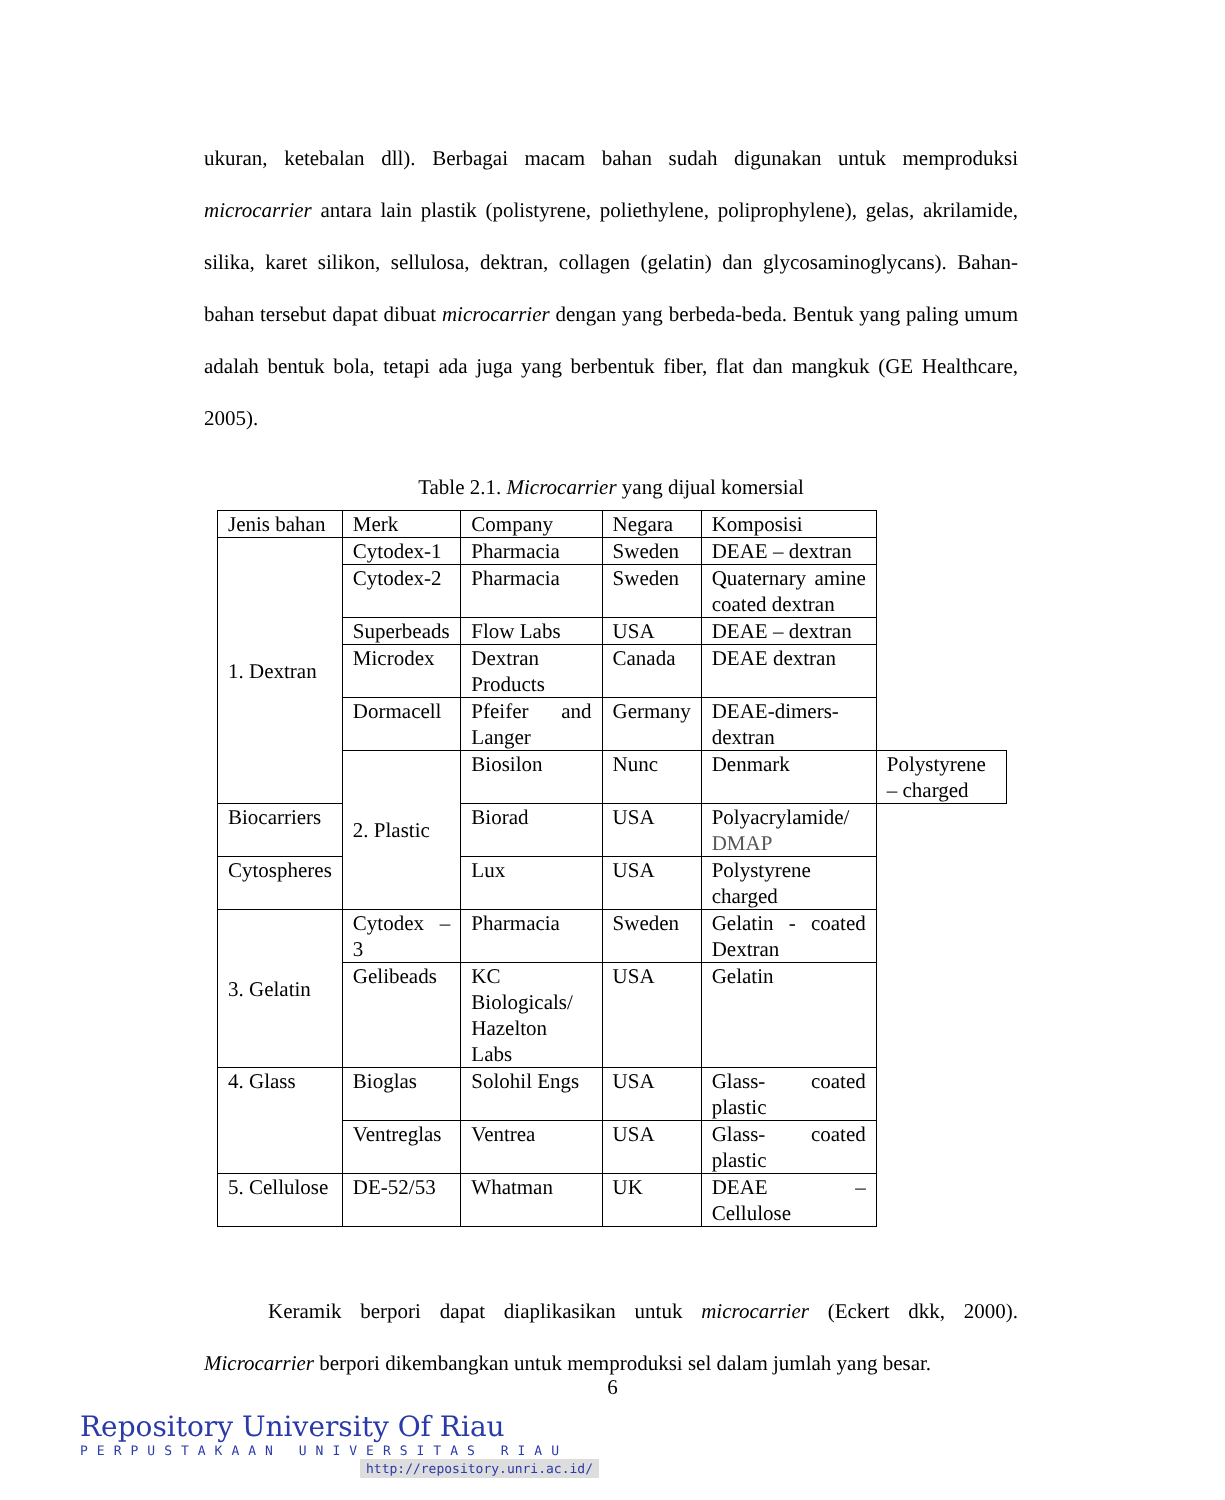ukuran, ketebalan dll). Berbagai macam bahan sudah digunakan untuk memproduksi microcarrier antara lain plastik (polistyrene, poliethylene, poliprophylene), gelas, akrilamide, silika, karet silikon, sellulosa, dektran, collagen (gelatin) dan glycosaminoglycans). Bahan-bahan tersebut dapat dibuat microcarrier dengan yang berbeda-beda. Bentuk yang paling umum adalah bentuk bola, tetapi ada juga yang berbentuk fiber, flat dan mangkuk (GE Healthcare, 2005).
Table 2.1. Microcarrier yang dijual komersial
| Jenis bahan | Merk | Company | Negara | Komposisi | |
| 1. Dextran | Cytodex-1 | Pharmacia | Sweden | DEAE – dextran | |
| | Cytodex-2 | Pharmacia | Sweden | Quaternary amine coated dextran | |
| | Superbeads | Flow Labs | USA | DEAE – dextran | |
| | Microdex | Dextran Products | Canada | DEAE dextran | |
| | Dormacell | Pfeifer and Langer | Germany | DEAE-dimers-dextran | |
| | 2. Plastic | Biosilon | Nunc | Denmark | Polystyrene – charged |
| Biocarriers | | Biorad | USA | Polyacrylamide/ DMAP | |
| Cytospheres | | Lux | USA | Polystyrene charged | |
| 3. Gelatin | Cytodex – 3 | Pharmacia | Sweden | Gelatin - coated Dextran | |
| | Gelibeads | KC Biologicals/ Hazelton Labs | USA | Gelatin | |
| 4. Glass | Bioglas | Solohil Engs | USA | Glass- coated plastic | |
| | Ventreglas | Ventrea | USA | Glass- coated plastic | |
| 5. Cellulose | DE-52/53 | Whatman | UK | DEAE – Cellulose | |
Keramik berpori dapat diaplikasikan untuk microcarrier (Eckert dkk, 2000). Microcarrier berpori dikembangkan untuk memproduksi sel dalam jumlah yang besar.
6
Repository University Of Riau
PERPUSTAKAAN UNIVERSITAS RIAU
http://repository.unri.ac.id/